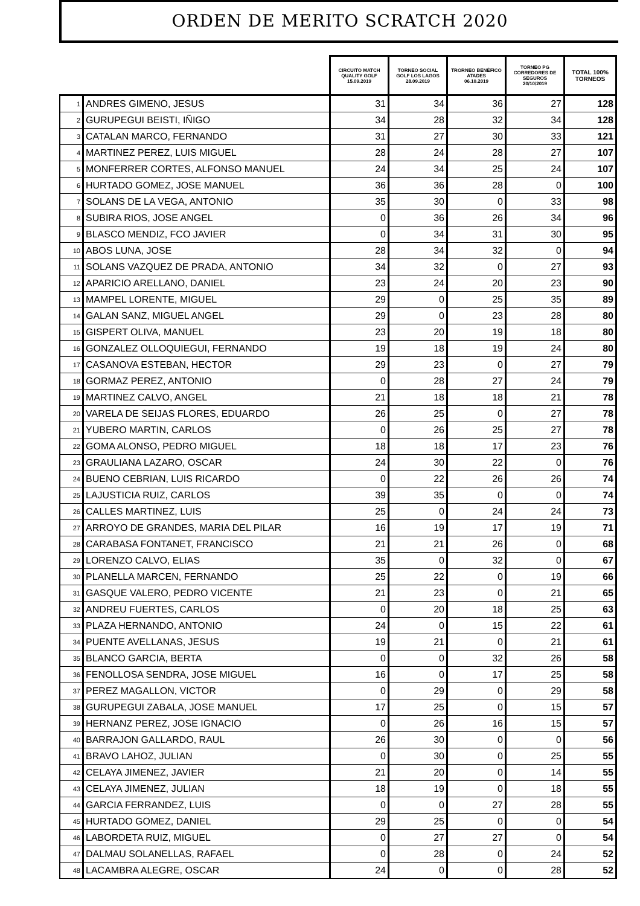ORDEN DE MERITO SCRATCH 2020
| | | CIRCUITO MATCH QUALITY GOLF 15.09.2019 | TORNEO SOCIAL GOLF LOS LAGOS 28.09.2019 | TRORNEO BENÉFICO ATADES 06.10.2019 | TORNEO PG CORREDORES DE SEGUROS 20/10/2019 | TOTAL 100% TORNEOS |
| --- | --- | --- | --- | --- | --- | --- |
| 1 | ANDRES GIMENO, JESUS | 31 | 34 | 36 | 27 | 128 |
| 2 | GURUPEGUI BEISTI, IÑIGO | 34 | 28 | 32 | 34 | 128 |
| 3 | CATALAN MARCO, FERNANDO | 31 | 27 | 30 | 33 | 121 |
| 4 | MARTINEZ PEREZ, LUIS MIGUEL | 28 | 24 | 28 | 27 | 107 |
| 5 | MONFERRER CORTES, ALFONSO MANUEL | 24 | 34 | 25 | 24 | 107 |
| 6 | HURTADO GOMEZ, JOSE MANUEL | 36 | 36 | 28 | 0 | 100 |
| 7 | SOLANS DE LA VEGA, ANTONIO | 35 | 30 | 0 | 33 | 98 |
| 8 | SUBIRA RIOS, JOSE ANGEL | 0 | 36 | 26 | 34 | 96 |
| 9 | BLASCO MENDIZ, FCO JAVIER | 0 | 34 | 31 | 30 | 95 |
| 10 | ABOS LUNA, JOSE | 28 | 34 | 32 | 0 | 94 |
| 11 | SOLANS VAZQUEZ DE PRADA, ANTONIO | 34 | 32 | 0 | 27 | 93 |
| 12 | APARICIO ARELLANO, DANIEL | 23 | 24 | 20 | 23 | 90 |
| 13 | MAMPEL LORENTE, MIGUEL | 29 | 0 | 25 | 35 | 89 |
| 14 | GALAN SANZ, MIGUEL ANGEL | 29 | 0 | 23 | 28 | 80 |
| 15 | GISPERT OLIVA, MANUEL | 23 | 20 | 19 | 18 | 80 |
| 16 | GONZALEZ OLLOQUIEGUI, FERNANDO | 19 | 18 | 19 | 24 | 80 |
| 17 | CASANOVA ESTEBAN, HECTOR | 29 | 23 | 0 | 27 | 79 |
| 18 | GORMAZ PEREZ, ANTONIO | 0 | 28 | 27 | 24 | 79 |
| 19 | MARTINEZ CALVO, ANGEL | 21 | 18 | 18 | 21 | 78 |
| 20 | VARELA DE SEIJAS FLORES, EDUARDO | 26 | 25 | 0 | 27 | 78 |
| 21 | YUBERO MARTIN, CARLOS | 0 | 26 | 25 | 27 | 78 |
| 22 | GOMA ALONSO, PEDRO MIGUEL | 18 | 18 | 17 | 23 | 76 |
| 23 | GRAULIANA LAZARO, OSCAR | 24 | 30 | 22 | 0 | 76 |
| 24 | BUENO CEBRIAN, LUIS RICARDO | 0 | 22 | 26 | 26 | 74 |
| 25 | LAJUSTICIA RUIZ, CARLOS | 39 | 35 | 0 | 0 | 74 |
| 26 | CALLES MARTINEZ, LUIS | 25 | 0 | 24 | 24 | 73 |
| 27 | ARROYO DE GRANDES, MARIA DEL PILAR | 16 | 19 | 17 | 19 | 71 |
| 28 | CARABASA FONTANET, FRANCISCO | 21 | 21 | 26 | 0 | 68 |
| 29 | LORENZO CALVO, ELIAS | 35 | 0 | 32 | 0 | 67 |
| 30 | PLANELLA MARCEN, FERNANDO | 25 | 22 | 0 | 19 | 66 |
| 31 | GASQUE VALERO, PEDRO VICENTE | 21 | 23 | 0 | 21 | 65 |
| 32 | ANDREU FUERTES, CARLOS | 0 | 20 | 18 | 25 | 63 |
| 33 | PLAZA HERNANDO, ANTONIO | 24 | 0 | 15 | 22 | 61 |
| 34 | PUENTE AVELLANAS, JESUS | 19 | 21 | 0 | 21 | 61 |
| 35 | BLANCO GARCIA, BERTA | 0 | 0 | 32 | 26 | 58 |
| 36 | FENOLLOSA SENDRA, JOSE MIGUEL | 16 | 0 | 17 | 25 | 58 |
| 37 | PEREZ MAGALLON, VICTOR | 0 | 29 | 0 | 29 | 58 |
| 38 | GURUPEGUI ZABALA, JOSE MANUEL | 17 | 25 | 0 | 15 | 57 |
| 39 | HERNANZ PEREZ, JOSE IGNACIO | 0 | 26 | 16 | 15 | 57 |
| 40 | BARRAJON GALLARDO, RAUL | 26 | 30 | 0 | 0 | 56 |
| 41 | BRAVO LAHOZ, JULIAN | 0 | 30 | 0 | 25 | 55 |
| 42 | CELAYA JIMENEZ, JAVIER | 21 | 20 | 0 | 14 | 55 |
| 43 | CELAYA JIMENEZ, JULIAN | 18 | 19 | 0 | 18 | 55 |
| 44 | GARCIA FERRANDEZ, LUIS | 0 | 0 | 27 | 28 | 55 |
| 45 | HURTADO GOMEZ, DANIEL | 29 | 25 | 0 | 0 | 54 |
| 46 | LABORDETA RUIZ, MIGUEL | 0 | 27 | 27 | 0 | 54 |
| 47 | DALMAU SOLANELLAS, RAFAEL | 0 | 28 | 0 | 24 | 52 |
| 48 | LACAMBRA ALEGRE, OSCAR | 24 | 0 | 0 | 28 | 52 |